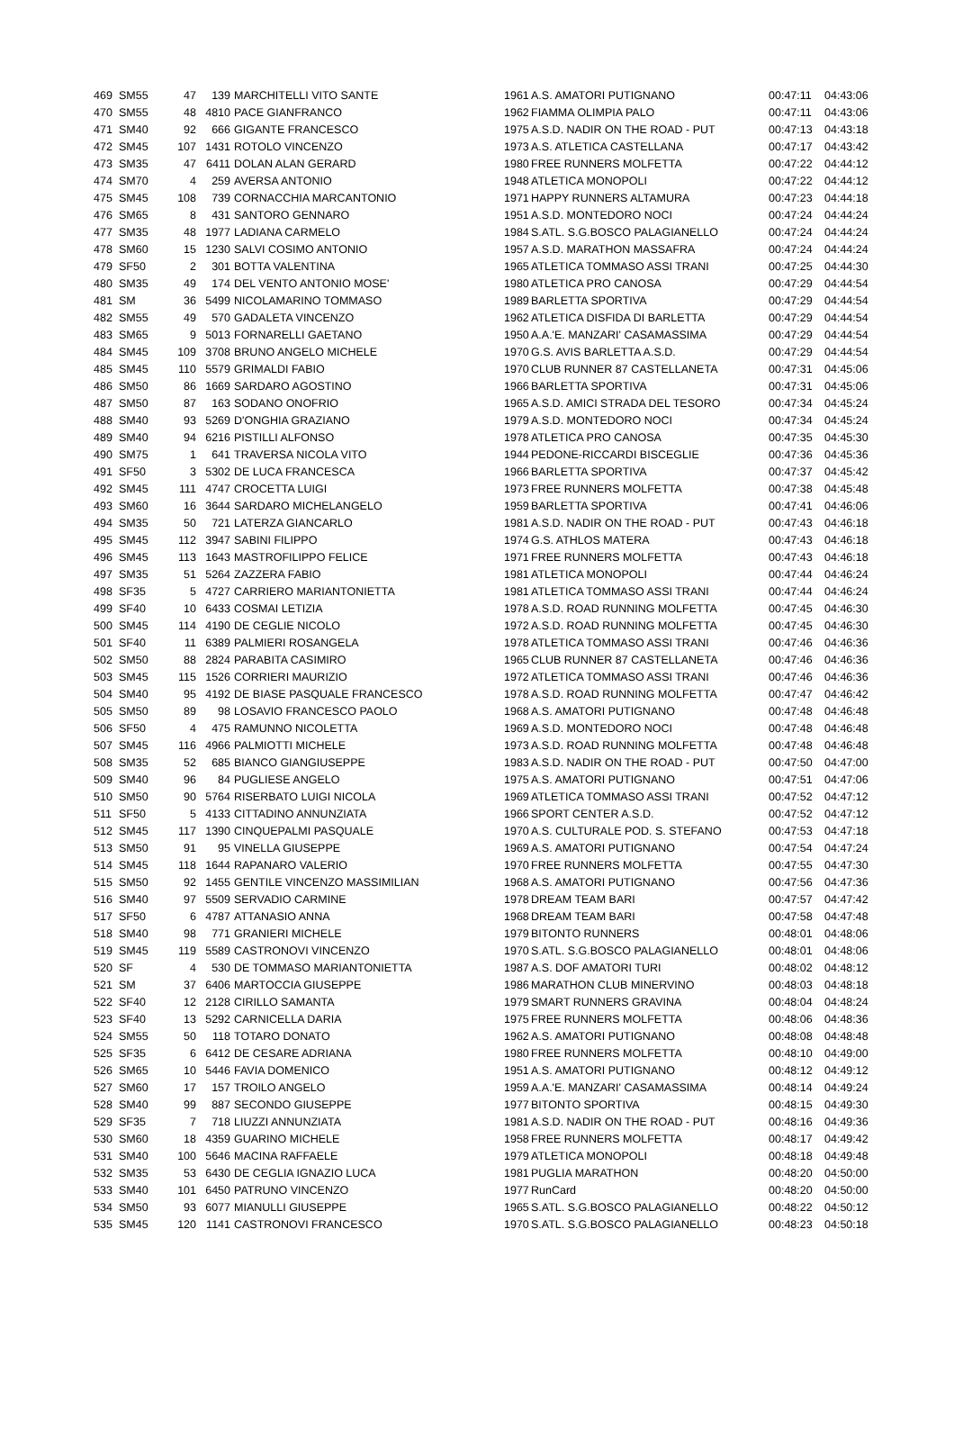| 469 | SM55 | 47 | 139 | MARCHITELLI VITO SANTE | 1961 | A.S. AMATORI PUTIGNANO | 00:47:11 | 04:43:06 |
| 470 | SM55 | 48 | 4810 | PACE GIANFRANCO | 1962 | FIAMMA OLIMPIA PALO | 00:47:11 | 04:43:06 |
| 471 | SM40 | 92 | 666 | GIGANTE FRANCESCO | 1975 | A.S.D. NADIR ON THE ROAD - PUT | 00:47:13 | 04:43:18 |
| 472 | SM45 | 107 | 1431 | ROTOLO VINCENZO | 1973 | A.S. ATLETICA CASTELLANA | 00:47:17 | 04:43:42 |
| 473 | SM35 | 47 | 6411 | DOLAN ALAN GERARD | 1980 | FREE RUNNERS MOLFETTA | 00:47:22 | 04:44:12 |
| 474 | SM70 | 4 | 259 | AVERSA ANTONIO | 1948 | ATLETICA MONOPOLI | 00:47:22 | 04:44:12 |
| 475 | SM45 | 108 | 739 | CORNACCHIA MARCANTONIO | 1971 | HAPPY RUNNERS ALTAMURA | 00:47:23 | 04:44:18 |
| 476 | SM65 | 8 | 431 | SANTORO GENNARO | 1951 | A.S.D. MONTEDORO NOCI | 00:47:24 | 04:44:24 |
| 477 | SM35 | 48 | 1977 | LADIANA CARMELO | 1984 | S.ATL. S.G.BOSCO PALAGIANELLO | 00:47:24 | 04:44:24 |
| 478 | SM60 | 15 | 1230 | SALVI COSIMO ANTONIO | 1957 | A.S.D. MARATHON MASSAFRA | 00:47:24 | 04:44:24 |
| 479 | SF50 | 2 | 301 | BOTTA VALENTINA | 1965 | ATLETICA TOMMASO ASSI TRANI | 00:47:25 | 04:44:30 |
| 480 | SM35 | 49 | 174 | DEL VENTO ANTONIO MOSE' | 1980 | ATLETICA PRO CANOSA | 00:47:29 | 04:44:54 |
| 481 | SM | 36 | 5499 | NICOLAMARINO TOMMASO | 1989 | BARLETTA SPORTIVA | 00:47:29 | 04:44:54 |
| 482 | SM55 | 49 | 570 | GADALETA VINCENZO | 1962 | ATLETICA DISFIDA DI BARLETTA | 00:47:29 | 04:44:54 |
| 483 | SM65 | 9 | 5013 | FORNARELLI GAETANO | 1950 | A.A.'E. MANZARI' CASAMASSIMA | 00:47:29 | 04:44:54 |
| 484 | SM45 | 109 | 3708 | BRUNO ANGELO MICHELE | 1970 | G.S. AVIS BARLETTA A.S.D. | 00:47:29 | 04:44:54 |
| 485 | SM45 | 110 | 5579 | GRIMALDI FABIO | 1970 | CLUB RUNNER 87 CASTELLANETA | 00:47:31 | 04:45:06 |
| 486 | SM50 | 86 | 1669 | SARDARO AGOSTINO | 1966 | BARLETTA SPORTIVA | 00:47:31 | 04:45:06 |
| 487 | SM50 | 87 | 163 | SODANO ONOFRIO | 1965 | A.S.D. AMICI STRADA DEL TESORO | 00:47:34 | 04:45:24 |
| 488 | SM40 | 93 | 5269 | D'ONGHIA GRAZIANO | 1979 | A.S.D. MONTEDORO NOCI | 00:47:34 | 04:45:24 |
| 489 | SM40 | 94 | 6216 | PISTILLI ALFONSO | 1978 | ATLETICA PRO CANOSA | 00:47:35 | 04:45:30 |
| 490 | SM75 | 1 | 641 | TRAVERSA NICOLA VITO | 1944 | PEDONE-RICCARDI BISCEGLIE | 00:47:36 | 04:45:36 |
| 491 | SF50 | 3 | 5302 | DE LUCA FRANCESCA | 1966 | BARLETTA SPORTIVA | 00:47:37 | 04:45:42 |
| 492 | SM45 | 111 | 4747 | CROCETTA LUIGI | 1973 | FREE RUNNERS MOLFETTA | 00:47:38 | 04:45:48 |
| 493 | SM60 | 16 | 3644 | SARDARO MICHELANGELO | 1959 | BARLETTA SPORTIVA | 00:47:41 | 04:46:06 |
| 494 | SM35 | 50 | 721 | LATERZA GIANCARLO | 1981 | A.S.D. NADIR ON THE ROAD - PUT | 00:47:43 | 04:46:18 |
| 495 | SM45 | 112 | 3947 | SABINI FILIPPO | 1974 | G.S. ATHLOS MATERA | 00:47:43 | 04:46:18 |
| 496 | SM45 | 113 | 1643 | MASTROFILIPPO FELICE | 1971 | FREE RUNNERS MOLFETTA | 00:47:43 | 04:46:18 |
| 497 | SM35 | 51 | 5264 | ZAZZERA FABIO | 1981 | ATLETICA MONOPOLI | 00:47:44 | 04:46:24 |
| 498 | SF35 | 5 | 4727 | CARRIERO MARIANTONIETTA | 1981 | ATLETICA TOMMASO ASSI TRANI | 00:47:44 | 04:46:24 |
| 499 | SF40 | 10 | 6433 | COSMAI LETIZIA | 1978 | A.S.D. ROAD RUNNING MOLFETTA | 00:47:45 | 04:46:30 |
| 500 | SM45 | 114 | 4190 | DE CEGLIE NICOLO | 1972 | A.S.D. ROAD RUNNING MOLFETTA | 00:47:45 | 04:46:30 |
| 501 | SF40 | 11 | 6389 | PALMIERI ROSANGELA | 1978 | ATLETICA TOMMASO ASSI TRANI | 00:47:46 | 04:46:36 |
| 502 | SM50 | 88 | 2824 | PARABITA CASIMIRO | 1965 | CLUB RUNNER 87 CASTELLANETA | 00:47:46 | 04:46:36 |
| 503 | SM45 | 115 | 1526 | CORRIERI MAURIZIO | 1972 | ATLETICA TOMMASO ASSI TRANI | 00:47:46 | 04:46:36 |
| 504 | SM40 | 95 | 4192 | DE BIASE PASQUALE FRANCESCO | 1978 | A.S.D. ROAD RUNNING MOLFETTA | 00:47:47 | 04:46:42 |
| 505 | SM50 | 89 | 98 | LOSAVIO FRANCESCO PAOLO | 1968 | A.S. AMATORI PUTIGNANO | 00:47:48 | 04:46:48 |
| 506 | SF50 | 4 | 475 | RAMUNNO NICOLETTA | 1969 | A.S.D. MONTEDORO NOCI | 00:47:48 | 04:46:48 |
| 507 | SM45 | 116 | 4966 | PALMIOTTI MICHELE | 1973 | A.S.D. ROAD RUNNING MOLFETTA | 00:47:48 | 04:46:48 |
| 508 | SM35 | 52 | 685 | BIANCO GIANGIUSEPPE | 1983 | A.S.D. NADIR ON THE ROAD - PUT | 00:47:50 | 04:47:00 |
| 509 | SM40 | 96 | 84 | PUGLIESE ANGELO | 1975 | A.S. AMATORI PUTIGNANO | 00:47:51 | 04:47:06 |
| 510 | SM50 | 90 | 5764 | RISERBATO LUIGI NICOLA | 1969 | ATLETICA TOMMASO ASSI TRANI | 00:47:52 | 04:47:12 |
| 511 | SF50 | 5 | 4133 | CITTADINO ANNUNZIATA | 1966 | SPORT CENTER A.S.D. | 00:47:52 | 04:47:12 |
| 512 | SM45 | 117 | 1390 | CINQUEPALMI PASQUALE | 1970 | A.S. CULTURALE POD. S. STEFANO | 00:47:53 | 04:47:18 |
| 513 | SM50 | 91 | 95 | VINELLA GIUSEPPE | 1969 | A.S. AMATORI PUTIGNANO | 00:47:54 | 04:47:24 |
| 514 | SM45 | 118 | 1644 | RAPANARO VALERIO | 1970 | FREE RUNNERS MOLFETTA | 00:47:55 | 04:47:30 |
| 515 | SM50 | 92 | 1455 | GENTILE VINCENZO MASSIMILIAN | 1968 | A.S. AMATORI PUTIGNANO | 00:47:56 | 04:47:36 |
| 516 | SM40 | 97 | 5509 | SERVADIO CARMINE | 1978 | DREAM TEAM BARI | 00:47:57 | 04:47:42 |
| 517 | SF50 | 6 | 4787 | ATTANASIO ANNA | 1968 | DREAM TEAM BARI | 00:47:58 | 04:47:48 |
| 518 | SM40 | 98 | 771 | GRANIERI MICHELE | 1979 | BITONTO RUNNERS | 00:48:01 | 04:48:06 |
| 519 | SM45 | 119 | 5589 | CASTRONOVI VINCENZO | 1970 | S.ATL. S.G.BOSCO PALAGIANELLO | 00:48:01 | 04:48:06 |
| 520 | SF | 4 | 530 | DE TOMMASO MARIANTONIETTA | 1987 | A.S. DOF AMATORI TURI | 00:48:02 | 04:48:12 |
| 521 | SM | 37 | 6406 | MARTOCCIA GIUSEPPE | 1986 | MARATHON CLUB MINERVINO | 00:48:03 | 04:48:18 |
| 522 | SF40 | 12 | 2128 | CIRILLO SAMANTA | 1979 | SMART RUNNERS GRAVINA | 00:48:04 | 04:48:24 |
| 523 | SF40 | 13 | 5292 | CARNICELLA DARIA | 1975 | FREE RUNNERS MOLFETTA | 00:48:06 | 04:48:36 |
| 524 | SM55 | 50 | 118 | TOTARO DONATO | 1962 | A.S. AMATORI PUTIGNANO | 00:48:08 | 04:48:48 |
| 525 | SF35 | 6 | 6412 | DE CESARE ADRIANA | 1980 | FREE RUNNERS MOLFETTA | 00:48:10 | 04:49:00 |
| 526 | SM65 | 10 | 5446 | FAVIA DOMENICO | 1951 | A.S. AMATORI PUTIGNANO | 00:48:12 | 04:49:12 |
| 527 | SM60 | 17 | 157 | TROILO ANGELO | 1959 | A.A.'E. MANZARI' CASAMASSIMA | 00:48:14 | 04:49:24 |
| 528 | SM40 | 99 | 887 | SECONDO GIUSEPPE | 1977 | BITONTO SPORTIVA | 00:48:15 | 04:49:30 |
| 529 | SF35 | 7 | 718 | LIUZZI ANNUNZIATA | 1981 | A.S.D. NADIR ON THE ROAD - PUT | 00:48:16 | 04:49:36 |
| 530 | SM60 | 18 | 4359 | GUARINO MICHELE | 1958 | FREE RUNNERS MOLFETTA | 00:48:17 | 04:49:42 |
| 531 | SM40 | 100 | 5646 | MACINA RAFFAELE | 1979 | ATLETICA MONOPOLI | 00:48:18 | 04:49:48 |
| 532 | SM35 | 53 | 6430 | DE CEGLIA IGNAZIO LUCA | 1981 | PUGLIA MARATHON | 00:48:20 | 04:50:00 |
| 533 | SM40 | 101 | 6450 | PATRUNO VINCENZO | 1977 | RunCard | 00:48:20 | 04:50:00 |
| 534 | SM50 | 93 | 6077 | MIANULLI GIUSEPPE | 1965 | S.ATL. S.G.BOSCO PALAGIANELLO | 00:48:22 | 04:50:12 |
| 535 | SM45 | 120 | 1141 | CASTRONOVI FRANCESCO | 1970 | S.ATL. S.G.BOSCO PALAGIANELLO | 00:48:23 | 04:50:18 |